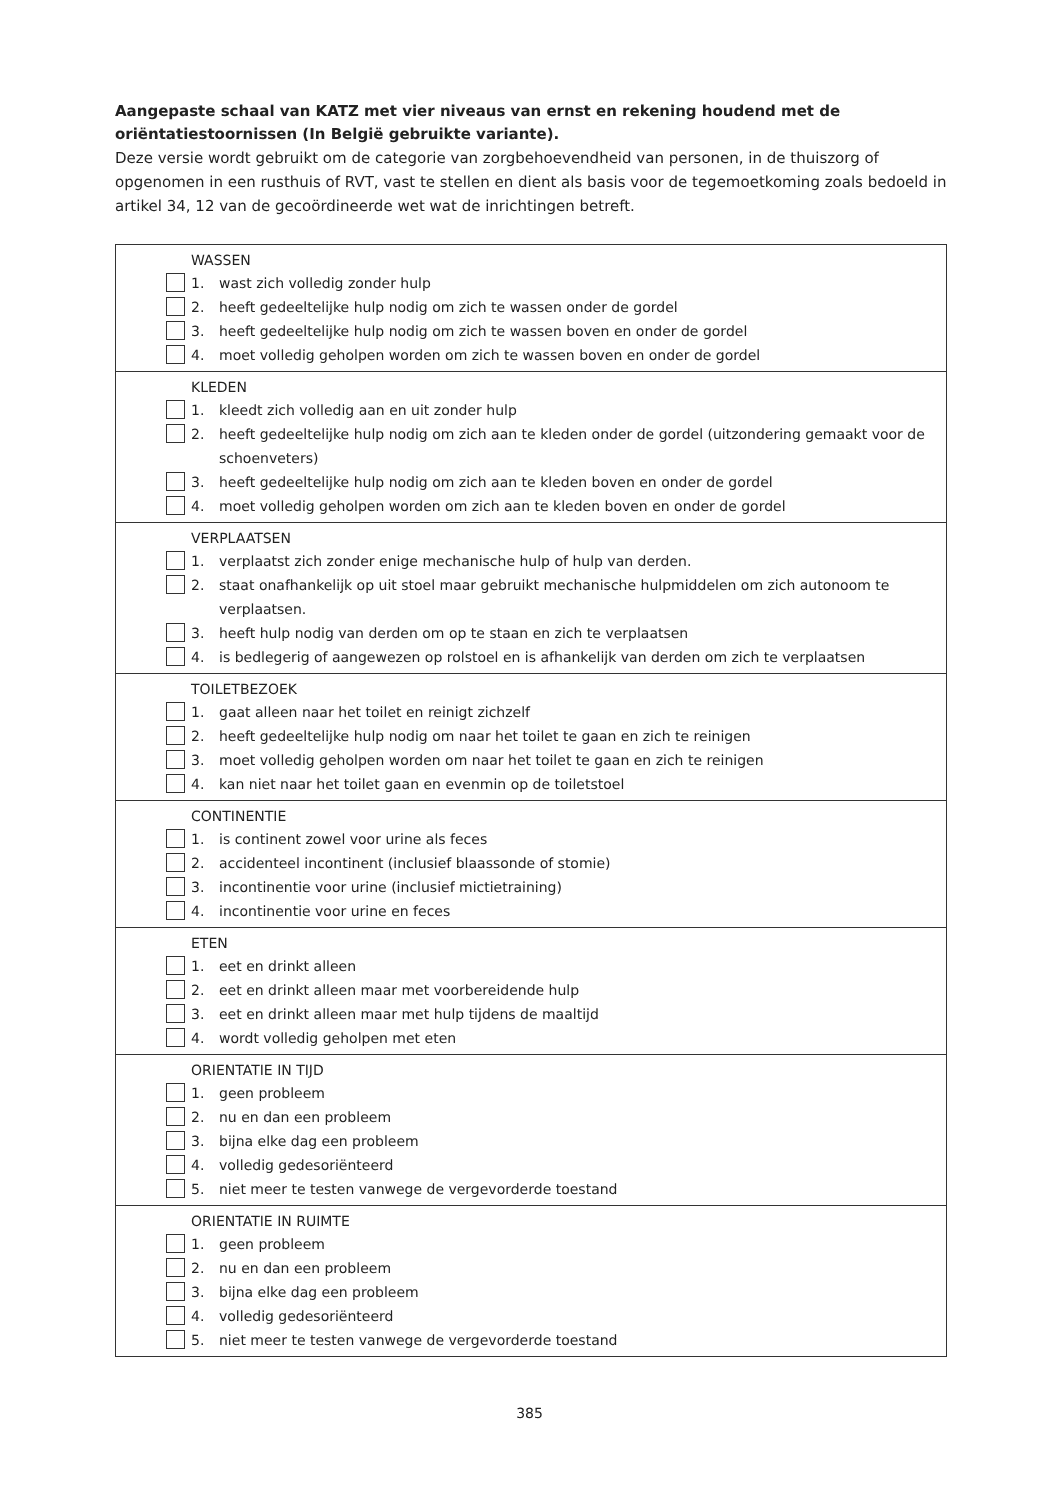Aangepaste schaal van KATZ met vier niveaus van ernst en rekening houdend met de oriëntatiestoornissen (In België gebruikte variante).
Deze versie wordt gebruikt om de categorie van zorgbehoevendheid van personen, in de thuiszorg of opgenomen in een rusthuis of RVT, vast te stellen en dient als basis voor de tegemoetkoming zoals bedoeld in artikel 34, 12 van de gecoördineerde wet wat de inrichtingen betreft.
| WASSEN 1. wast zich volledig zonder hulp 2. heeft gedeeltelijke hulp nodig om zich te wassen onder de gordel 3. heeft gedeeltelijke hulp nodig om zich te wassen boven en onder de gordel 4. moet volledig geholpen worden om zich te wassen boven en onder de gordel |
| KLEDEN 1. kleedt zich volledig aan en uit zonder hulp 2. heeft gedeeltelijke hulp nodig om zich aan te kleden onder de gordel (uitzondering gemaakt voor de schoenveters) 3. heeft gedeeltelijke hulp nodig om zich aan te kleden boven en onder de gordel 4. moet volledig geholpen worden om zich aan te kleden boven en onder de gordel |
| VERPLAATSEN 1. verplaatst zich zonder enige mechanische hulp of hulp van derden. 2. staat onafhankelijk op uit stoel maar gebruikt mechanische hulpmiddelen om zich autonoom te verplaatsen. 3. heeft hulp nodig van derden om op te staan en zich te verplaatsen 4. is bedlegerig of aangewezen op rolstoel en is afhankelijk van derden om zich te verplaatsen |
| TOILETBEZOEK 1. gaat alleen naar het toilet en reinigt zichzelf 2. heeft gedeeltelijke hulp nodig om naar het toilet te gaan en zich te reinigen 3. moet volledig geholpen worden om naar het toilet te gaan en zich te reinigen 4. kan niet naar het toilet gaan en evenmin op de toiletstoel |
| CONTINENTIE 1. is continent zowel voor urine als feces 2. accidenteel incontinent (inclusief blaassonde of stomie) 3. incontinentie voor urine (inclusief mictietraining) 4. incontinentie voor urine en feces |
| ETEN 1. eet en drinkt alleen 2. eet en drinkt alleen maar met voorbereidende hulp 3. eet en drinkt alleen maar met hulp tijdens de maaltijd 4. wordt volledig geholpen met eten |
| ORIENTATIE IN TIJD 1. geen probleem 2. nu en dan een probleem 3. bijna elke dag een probleem 4. volledig gedesoriënteerd 5. niet meer te testen vanwege de vergevorderde toestand |
| ORIENTATIE IN RUIMTE 1. geen probleem 2. nu en dan een probleem 3. bijna elke dag een probleem 4. volledig gedesoriënteerd 5. niet meer te testen vanwege de vergevorderde toestand |
385